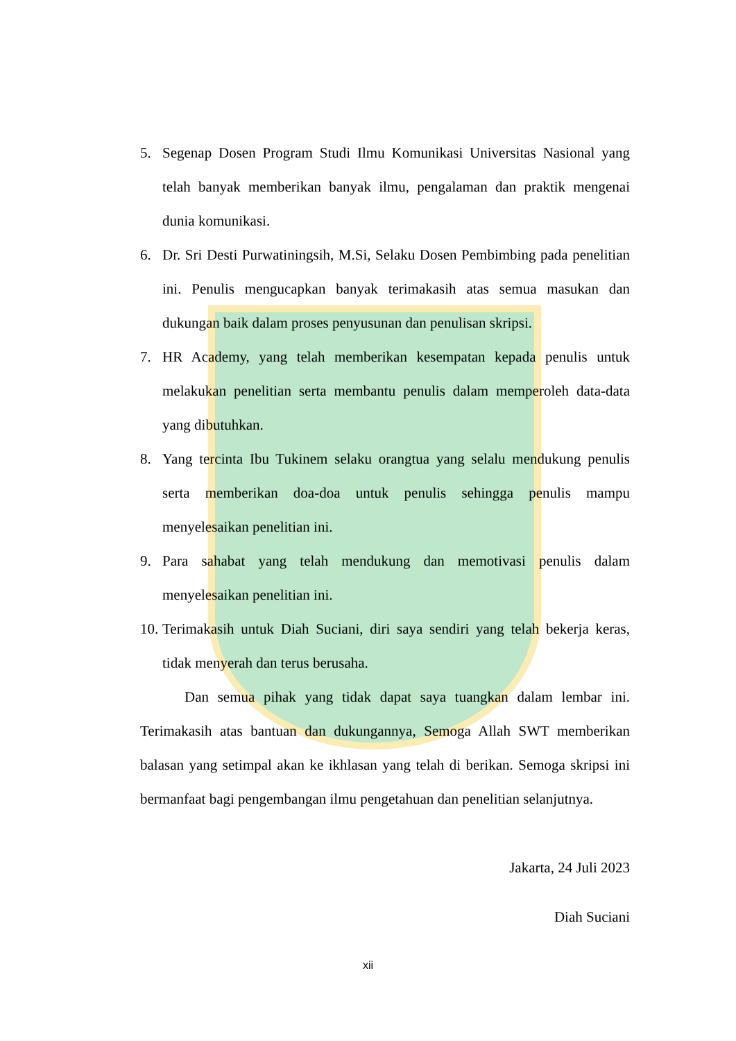5. Segenap Dosen Program Studi Ilmu Komunikasi Universitas Nasional yang telah banyak memberikan banyak ilmu, pengalaman dan praktik mengenai dunia komunikasi.
6. Dr. Sri Desti Purwatiningsih, M.Si, Selaku Dosen Pembimbing pada penelitian ini. Penulis mengucapkan banyak terimakasih atas semua masukan dan dukungan baik dalam proses penyusunan dan penulisan skripsi.
7. HR Academy, yang telah memberikan kesempatan kepada penulis untuk melakukan penelitian serta membantu penulis dalam memperoleh data-data yang dibutuhkan.
8. Yang tercinta Ibu Tukinem selaku orangtua yang selalu mendukung penulis serta memberikan doa-doa untuk penulis sehingga penulis mampu menyelesaikan penelitian ini.
9. Para sahabat yang telah mendukung dan memotivasi penulis dalam menyelesaikan penelitian ini.
10. Terimakasih untuk Diah Suciani, diri saya sendiri yang telah bekerja keras, tidak menyerah dan terus berusaha.
Dan semua pihak yang tidak dapat saya tuangkan dalam lembar ini. Terimakasih atas bantuan dan dukungannya, Semoga Allah SWT memberikan balasan yang setimpal akan ke ikhlasan yang telah di berikan. Semoga skripsi ini bermanfaat bagi pengembangan ilmu pengetahuan dan penelitian selanjutnya.
Jakarta, 24 Juli 2023
Diah Suciani
xii